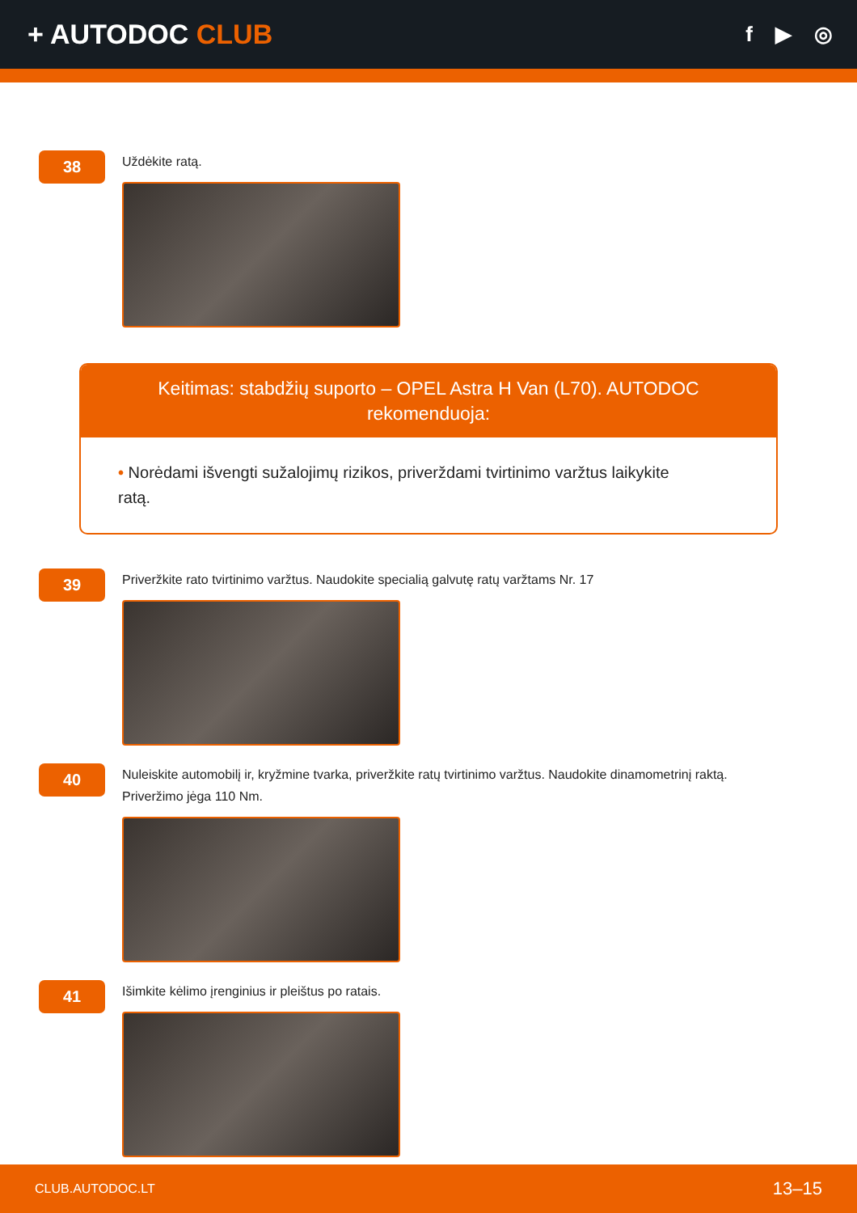+ AUTODOC CLUB
f ▶ ◎
38
Uždėkite ratą.
Keitimas: stabdžių suporto – OPEL Astra H Van (L70). AUTODOC rekomenduoja:
• Norėdami išvengti sužalojimų rizikos, priverždami tvirtinimo varžtus laikykite ratą.
39
Priveržkite rato tvirtinimo varžtus. Naudokite specialią galvutę ratų varžtams Nr. 17
40
Nuleiskite automobilį ir, kryžmine tvarka, priveržkite ratų tvirtinimo varžtus. Naudokite dinamometrinį raktą.
Priveržimo jėga 110 Nm.
41
Išimkite kėlimo įrenginius ir pleištus po ratais.
CLUB.AUTODOC.LT 13–15